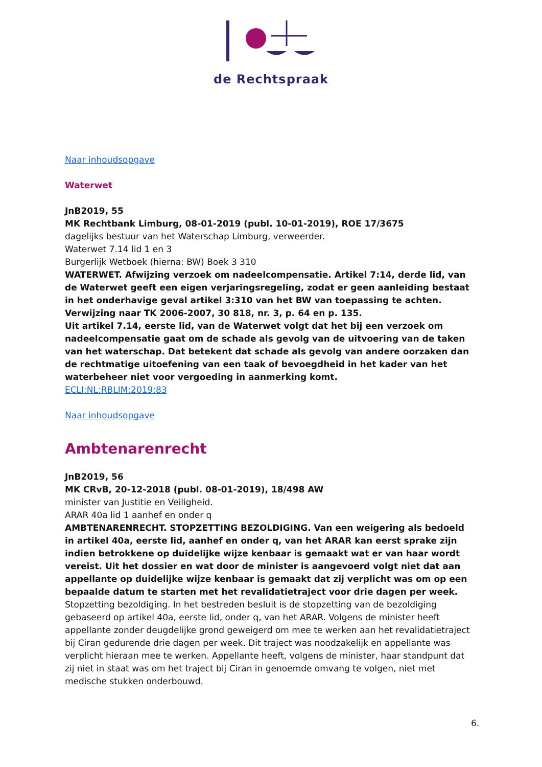de Rechtspraak
Naar inhoudsopgave
Waterwet
JnB2019, 55
MK Rechtbank Limburg, 08-01-2019 (publ. 10-01-2019), ROE 17/3675
dagelijks bestuur van het Waterschap Limburg, verweerder.
Waterwet 7.14 lid 1 en 3
Burgerlijk Wetboek (hierna: BW) Boek 3 310
WATERWET. Afwijzing verzoek om nadeelcompensatie. Artikel 7:14, derde lid, van de Waterwet geeft een eigen verjaringsregeling, zodat er geen aanleiding bestaat in het onderhavige geval artikel 3:310 van het BW van toepassing te achten. Verwijzing naar TK 2006-2007, 30 818, nr. 3, p. 64 en p. 135.
Uit artikel 7.14, eerste lid, van de Waterwet volgt dat het bij een verzoek om nadeelcompensatie gaat om de schade als gevolg van de uitvoering van de taken van het waterschap. Dat betekent dat schade als gevolg van andere oorzaken dan de rechtmatige uitoefening van een taak of bevoegdheid in het kader van het waterbeheer niet voor vergoeding in aanmerking komt.
ECLI:NL:RBLIM:2019:83
Naar inhoudsopgave
Ambtenarenrecht
JnB2019, 56
MK CRvB, 20-12-2018 (publ. 08-01-2019), 18/498 AW
minister van Justitie en Veiligheid.
ARAR 40a lid 1 aanhef en onder q
AMBTENARENRECHT. STOPZETTING BEZOLDIGING. Van een weigering als bedoeld in artikel 40a, eerste lid, aanhef en onder q, van het ARAR kan eerst sprake zijn indien betrokkene op duidelijke wijze kenbaar is gemaakt wat er van haar wordt vereist. Uit het dossier en wat door de minister is aangevoerd volgt niet dat aan appellante op duidelijke wijze kenbaar is gemaakt dat zij verplicht was om op een bepaalde datum te starten met het revalidatietraject voor drie dagen per week.
Stopzetting bezoldiging. In het bestreden besluit is de stopzetting van de bezoldiging gebaseerd op artikel 40a, eerste lid, onder q, van het ARAR. Volgens de minister heeft appellante zonder deugdelijke grond geweigerd om mee te werken aan het revalidatietraject bij Ciran gedurende drie dagen per week. Dit traject was noodzakelijk en appellante was verplicht hieraan mee te werken. Appellante heeft, volgens de minister, haar standpunt dat zij niet in staat was om het traject bij Ciran in genoemde omvang te volgen, niet met medische stukken onderbouwd.
6.